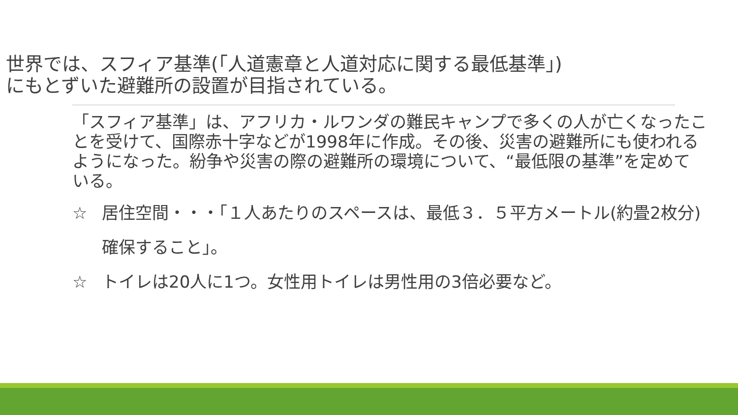世界では、スフィア基準(「人道憲章と人道対応に関する最低基準」)
にもとずいた避難所の設置が目指されている。
「スフィア基準」は、アフリカ・ルワンダの難民キャンプで多くの人が亡くなったことを受けて、国際赤十字などが1998年に作成。その後、災害の避難所にも使われるようになった。紛争や災害の際の避難所の環境について、“最低限の基準”を定めている。
☆ 居住空間・・・「１人あたりのスペースは、最低３．５平方メートル(約畳2枚分)確保すること」。
☆ トイレは20人に1つ。女性用トイレは男性用の3倍必要など。